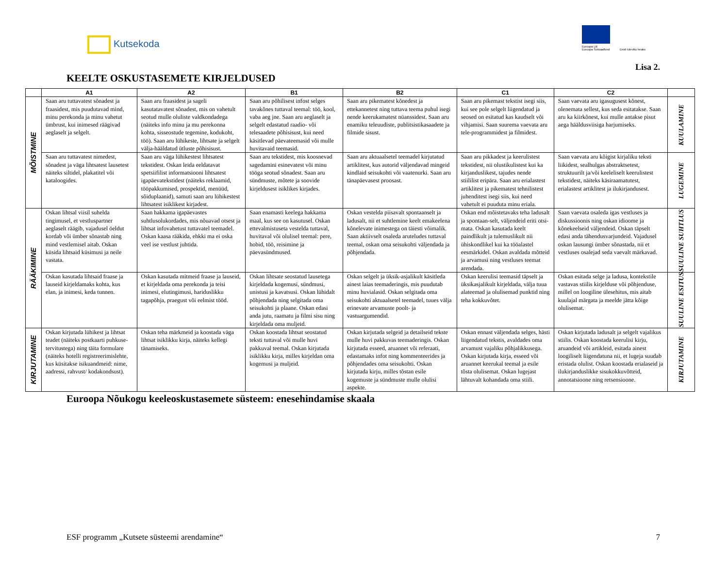Kutsekoda
Euroopa Liit
Euroopa Sotsiaalfond
Eesti tuleviku heaks
Lisa 2.
KEELTE OSKUSTASEMETE KIRJELDUSED
| | A1 | A2 | B1 | B2 | C1 | C2 | |
| --- | --- | --- | --- | --- | --- | --- | --- |
| MÕISTMINE | Saan aru tuttavatest sõnadest ja fraasidest, mis puudutavad mind, minu perekonda ja minu vahetut ümbrust, kui inimesed räägivad aeglaselt ja selgelt. | Saan aru fraasidest ja sageli kasutatavatest sõnadest, mis on vahetult seotud mulle oluliste valdkondadega (näiteks info minu ja mu perekonna kohta, sisseostude tegemine, kodukoht, töö). Saan aru lühikeste, lihtsate ja selgelt välja-hääldatud ütluste põhisisust. | Saan aru põhilisest infost selges tavakõnes tuttaval teemal: töö, kool, vaba aeg jne. Saan aru aeglaselt ja selgelt edastatud raadio- või telesaadete põhisisust, kui need käsitlevad päevateemasid või mulle huvitavaid teemasid. | Saan aru pikematest kõnedest ja ettekannetest ning tuttava teema puhul isegi nende keerukamatest nüanssidest. Saan aru enamiku teleuudiste, publitsistikasaadete ja filmide sisust. | Saan aru pikemast tekstist isegi siis, kui see pole selgelt liigendatud ja seosed on esitatud kas kaudselt või vihjamisi. Saan suurema vaevata aru tele-programmidest ja filmidest. | Saan vaevata aru igasugusest kõnest, olenemata sellest, kus seda esitatakse. Saan aru ka kiirkõnest, kui mulle antakse pisut aega hääldusviisiga harjumiseks. | KUULAMINE |
| | Saan aru tuttavatest nimedest, sõnadest ja väga lihtsatest lausetest näiteks siltidel, plakatitel või kataloogides. | Saan aru väga lühikestest lihtsatest tekstidest. Oskan leida eeldatavat spetsiifilist informatsiooni lihtsatest igapäevatekstidest (näiteks reklaamid, tööpakkumised, prospektid, menüüd, sõiduplaanid), samuti saan aru lühikestest lihtsatest isiklikest kirjadest. | Saan aru tekstidest, mis koosnevad sagedamini esinevatest või minu tööga seotud sõnadest. Saan aru sündmuste, mõtete ja soovide kirjeldusest isiklikes kirjades. | Saan aru aktuaalsetel teemadel kirjutatud artiklitest, kus autorid väljendavad mingeid kindlaid seisukohti või vaatenurki. Saan aru tänapäevasest proosast. | Saan aru pikkadest ja keerulistest tekstidest, nii olustikulistest kui ka kirjanduslikest, tajudes nende stiililist eripära. Saan aru erialastest artiklitest ja pikematest tehnilistest juhenditest isegi siis, kui need vahetult ei puuduta minu eriala. | Saan vaevata aru kõigist kirjaliku teksti liikidest, sealhulgas abstraktsetest, struktuurilt ja/või keeleliselt keerulistest tekstidest, näiteks käsiraamatutest, erialastest artiklitest ja ilukirjandusest. | LUGEMINE |
| RÄÄKIMINE | Oskan lihtsal viisil suhelda tingimusel, et vestluspartner aeglaselt räägib, vajadusel öeldut kordab või ümber sõnastab ning mind vestlemisel aitab. Oskan küsida lihtsaid küsimusi ja neile vastata. | Saan hakkama igapäevastes suhtlusolukordades, mis nõuavad otsest ja lihtsat infovahetust tuttavatel teemadel. Oskan kaasa rääkida, ehkki ma ei oska veel ise vestlust juhtida. | Saan enamasti keelega hakkama maal, kus see on kasutusel. Oskan ettevalmistuseta vestelda tuttaval, huvitaval või olulisel teemal: pere, hobid, töö, reisimine ja päevasündmused. | Oskan vestelda piisavalt spontaanselt ja ladusalt, nii et suhtlemine keelt emakeelena kõnelevate inimestega on täiesti võimalik. Saan aktiivselt osaleda aruteludes tuttaval teemal, oskan oma seisukohti väljendada ja põhjendada. | Oskan end mõistetavaks teha ladusalt ja spontaan-selt, väljendeid eriti otsi-mata. Oskan kasutada keelt paindlikult ja tulemuslikult nii ühiskondlikel kui ka tööalastel eesmärkidel. Oskan avaldada mõtteid ja arvamusi ning vestluses teemat arendada. | Saan vaevata osaleda igas vestluses ja diskussioonis ning oskan idioome ja kõnekeelseid väljendeid. Oskan täpselt edasi anda tähendusvarjundeid. Vajadusel oskan lausungi ümber sõnastada, nii et vestluses osalejad seda vaevalt märkavad. | SUULINE SUHTLUS |
| | Oskan kasutada lihtsaid fraase ja lauseid kirjeldamaks kohta, kus elan, ja inimesi, keda tunnen. | Oskan kasutada mitmeid fraase ja lauseid, et kirjeldada oma perekonda ja teisi inimesi, elutingimusi, hariduslikku tagapõhja, praegust või eelmist tööd. | Oskan lihtsate seostatud lausetega kirjeldada kogemusi, sündmusi, unistusi ja kavatsusi. Oskan lühidalt põhjendada ning selgitada oma seisukohti ja plaane. Oskan edasi anda jutu, raamatu ja filmi sisu ning kirjeldada oma muljeid. | Oskan selgelt ja üksik-asjalikult käsitleda ainest laias teemaderingis, mis puudutab minu huvialasid. Oskan selgitada oma seisukohti aktuaalsetel teemadel, tuues välja erinevate arvamuste poolt- ja vastuargumendid. | Oskan keerulisi teemasid täpselt ja üksikasjalikult kirjeldada, välja tuua alateemad ja olulisemad punktid ning teha kokkuvõtet. | Oskan esitada selge ja ladusa, kontekstile vastavas stiilis kirjelduse või põhjenduse, millel on loogiline ülesehitus, mis aitab kuulajal märgata ja meelde jätta kõige olulisemat. | SUULINE ESITUS |
| KIRJUTAMINE | Oskan kirjutada lühikest ja lihtsat teadet (näiteks postkaarti puhkuse-tervitustega) ning täita formulare (näiteks hotelli registreerimislehte, kus küsitakse isikuandmeid: nime, aadressi, rahvust/ kodakondsust). | Oskan teha märkmeid ja koostada väga lihtsat isiklikku kirja, näiteks kellegi tänamiseks. | Oskan koostada lihtsat seostatud teksti tuttaval või mulle huvi pakkuval teemal. Oskan kirjutada isiklikku kirja, milles kirjeldan oma kogemusi ja muljeid. | Oskan kirjutada selgeid ja detailseid tekste mulle huvi pakkuvas teemaderingis. Oskan kirjutada esseed, aruannet või referaati, edastamaks infot ning kommenteerides ja põhjendades oma seisukohti. Oskan kirjutada kirju, milles tõstan esile kogemuste ja sündmuste mulle olulisi aspekte. | Oskan ennast väljendada selges, hästi liigendatud tekstis, avaldades oma arvamust vajaliku põhjalikkusega. Oskan kirjutada kirja, esseed või aruannet keerukal teemal ja esile tõsta olulisemat. Oskan lugejast lähtuvalt kohandada oma stiili. | Oskan kirjutada ladusalt ja selgelt vajalikus stiilis. Oskan koostada keerulisi kirju, aruandeid või artikleid, esitada ainest loogiliselt liigendatuna nii, et lugeja suudab eristada olulist. Oskan koostada erialaseid ja ilukirjanduslikke sisukokkuvõtteid, annotatsioone ning retsensioone. | KIRJUTAMINE |
Euroopa Nõukogu keeleoskustasemete süsteem: enesehindamise skaala
ESF programm „Kutsete süsteemi arendamine“ 7